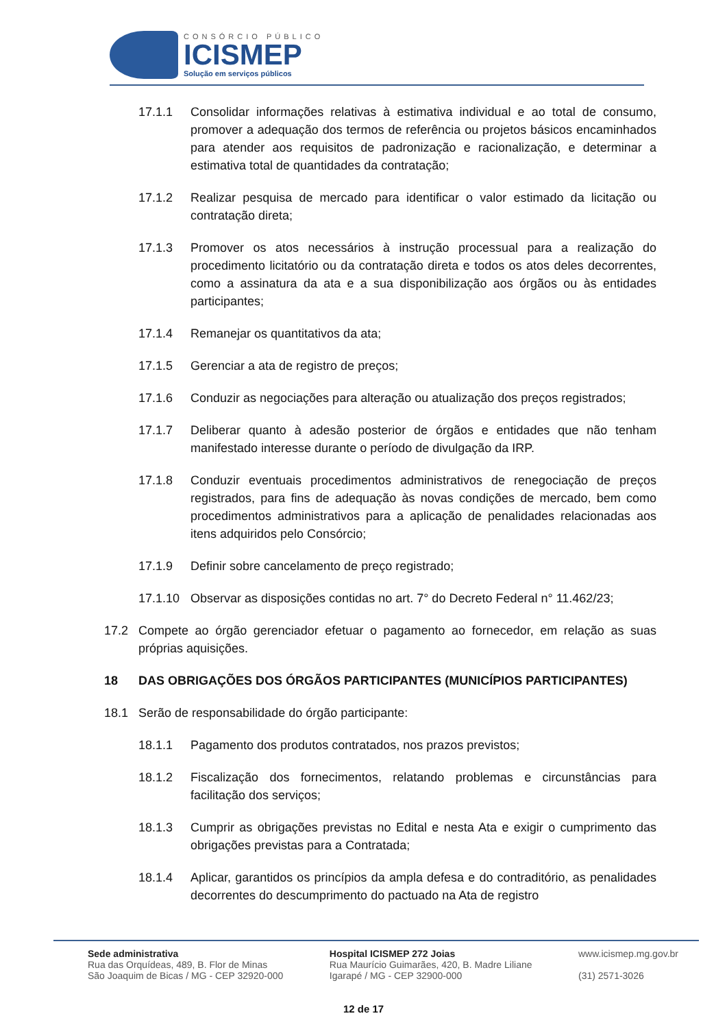CONSÓRCIO PÚBLICO
ICISMEP
Solução em serviços públicos
17.1.1 Consolidar informações relativas à estimativa individual e ao total de consumo, promover a adequação dos termos de referência ou projetos básicos encaminhados para atender aos requisitos de padronização e racionalização, e determinar a estimativa total de quantidades da contratação;
17.1.2 Realizar pesquisa de mercado para identificar o valor estimado da licitação ou contratação direta;
17.1.3 Promover os atos necessários à instrução processual para a realização do procedimento licitatório ou da contratação direta e todos os atos deles decorrentes, como a assinatura da ata e a sua disponibilização aos órgãos ou às entidades participantes;
17.1.4 Remanejar os quantitativos da ata;
17.1.5 Gerenciar a ata de registro de preços;
17.1.6 Conduzir as negociações para alteração ou atualização dos preços registrados;
17.1.7 Deliberar quanto à adesão posterior de órgãos e entidades que não tenham manifestado interesse durante o período de divulgação da IRP.
17.1.8 Conduzir eventuais procedimentos administrativos de renegociação de preços registrados, para fins de adequação às novas condições de mercado, bem como procedimentos administrativos para a aplicação de penalidades relacionadas aos itens adquiridos pelo Consórcio;
17.1.9 Definir sobre cancelamento de preço registrado;
17.1.10 Observar as disposições contidas no art. 7° do Decreto Federal n° 11.462/23;
17.2 Compete ao órgão gerenciador efetuar o pagamento ao fornecedor, em relação as suas próprias aquisições.
18 DAS OBRIGAÇÕES DOS ÓRGÃOS PARTICIPANTES (MUNICÍPIOS PARTICIPANTES)
18.1 Serão de responsabilidade do órgão participante:
18.1.1 Pagamento dos produtos contratados, nos prazos previstos;
18.1.2 Fiscalização dos fornecimentos, relatando problemas e circunstâncias para facilitação dos serviços;
18.1.3 Cumprir as obrigações previstas no Edital e nesta Ata e exigir o cumprimento das obrigações previstas para a Contratada;
18.1.4 Aplicar, garantidos os princípios da ampla defesa e do contraditório, as penalidades decorrentes do descumprimento do pactuado na Ata de registro
Sede administrativa
Rua das Orquídeas, 489, B. Flor de Minas
São Joaquim de Bicas / MG - CEP 32920-000
Hospital ICISMEP 272 Joias
Rua Maurício Guimarães, 420, B. Madre Liliane
Igarapé / MG - CEP 32900-000
www.icismep.mg.gov.br
(31) 2571-3026
12 de 17